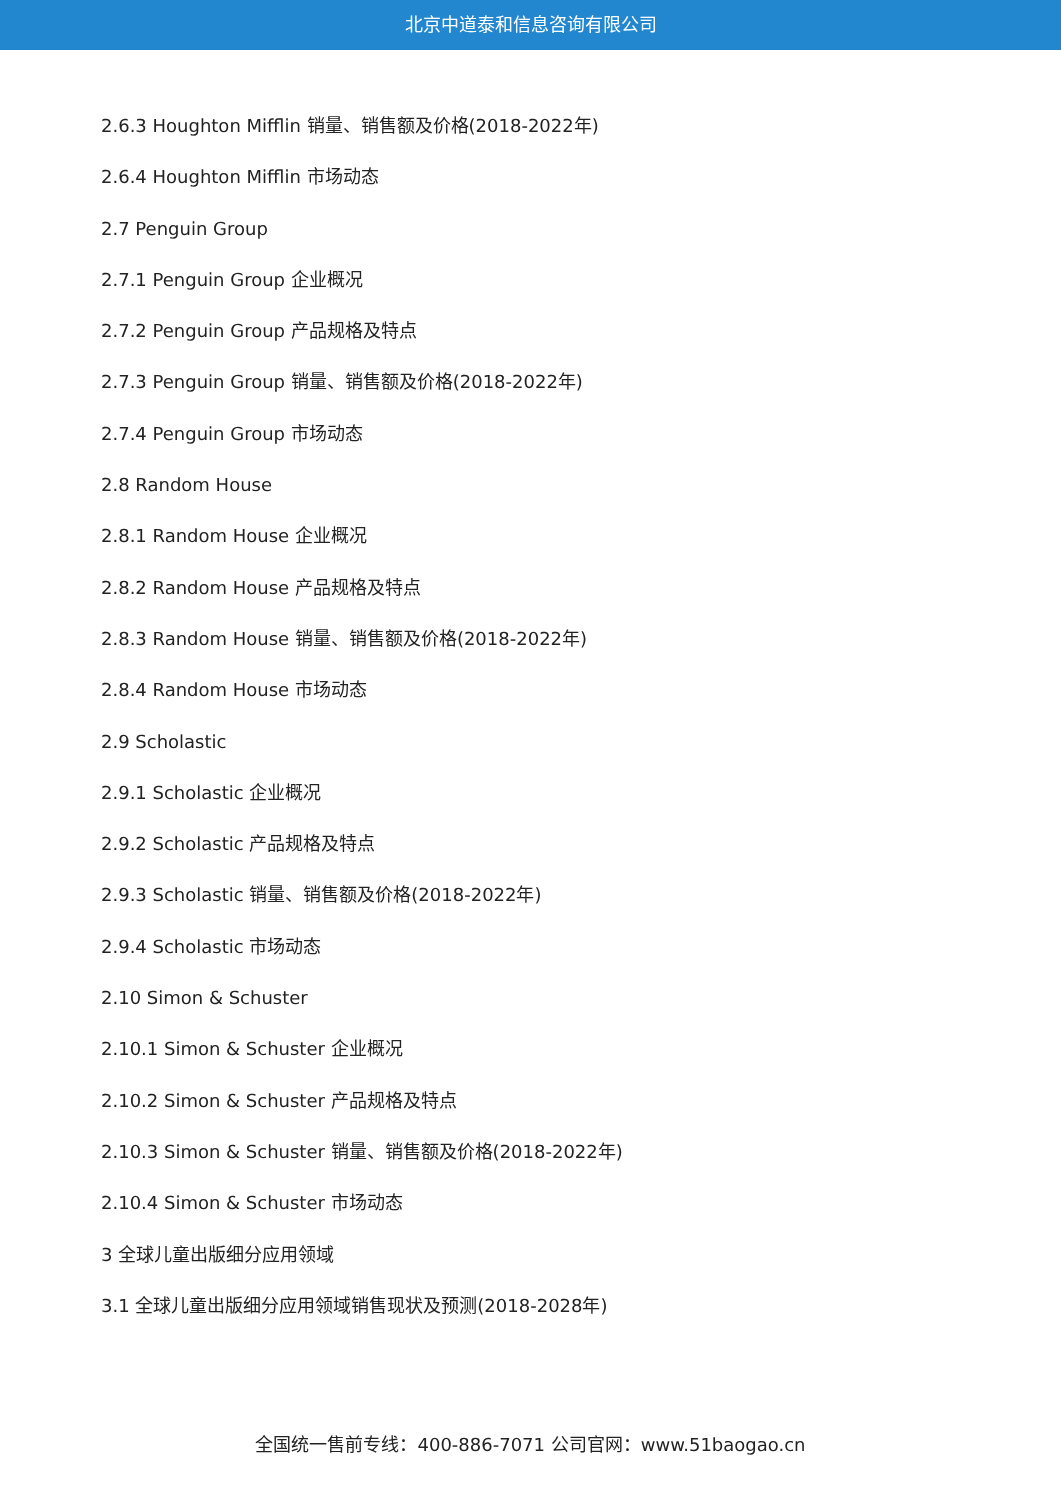北京中道泰和信息咨询有限公司
2.6.3 Houghton Mifflin 销量、销售额及价格(2018-2022年)
2.6.4 Houghton Mifflin 市场动态
2.7 Penguin Group
2.7.1 Penguin Group 企业概况
2.7.2 Penguin Group 产品规格及特点
2.7.3 Penguin Group 销量、销售额及价格(2018-2022年)
2.7.4 Penguin Group 市场动态
2.8 Random House
2.8.1 Random House 企业概况
2.8.2 Random House 产品规格及特点
2.8.3 Random House 销量、销售额及价格(2018-2022年)
2.8.4 Random House 市场动态
2.9 Scholastic
2.9.1 Scholastic 企业概况
2.9.2 Scholastic 产品规格及特点
2.9.3 Scholastic 销量、销售额及价格(2018-2022年)
2.9.4 Scholastic 市场动态
2.10 Simon & Schuster
2.10.1 Simon & Schuster 企业概况
2.10.2 Simon & Schuster 产品规格及特点
2.10.3 Simon & Schuster 销量、销售额及价格(2018-2022年)
2.10.4 Simon & Schuster 市场动态
3 全球儿童出版细分应用领域
3.1 全球儿童出版细分应用领域销售现状及预测(2018-2028年)
全国统一售前专线：400-886-7071 公司官网：www.51baogao.cn